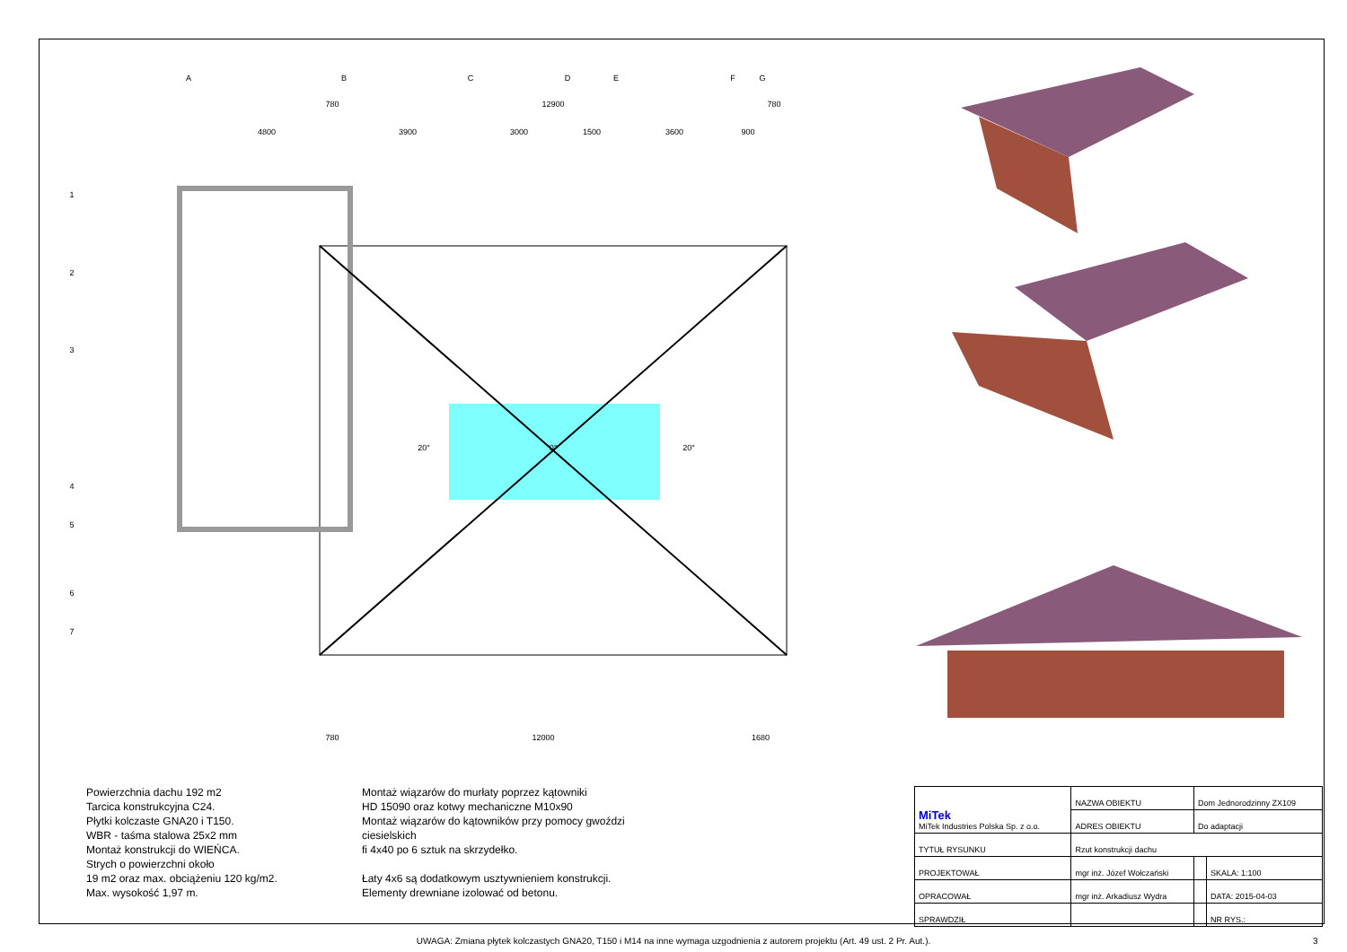A
B
C
D
E
F
G
1
2
3
4
5
6
7
4800
3900
3000
1500
3600
900
12900
780
780
12000
780
1680
0°
20°
20°
Powierzchnia dachu 192 m2
Tarcica konstrukcyjna C24.
Płytki kolczaste GNA20 i T150.
WBR - taśma stalowa 25x2 mm
Montaż konstrukcji do WIEŃCA.
Strych o powierzchni około
19 m2 oraz max. obciążeniu 120 kg/m2.
Max. wysokość 1,97 m.
Montaż wiązarów do murłaty poprzez kątowniki
HD 15090 oraz kotwy mechaniczne M10x90
Montaż wiązarów do kątowników przy pomocy gwoździ ciesielskich
fi 4x40 po 6 sztuk na skrzydełko.
Łaty 4x6 są dodatkowym usztywnieniem konstrukcji.
Elementy drewniane izolować od betonu.
| MiTek MiTek Industries Polska Sp. z o.o. | NAZWA OBIEKTU | Dom Jednorodzinny ZX109 | | |
| | ADRES OBIEKTU | Do adaptacji | | |
| TYTUŁ RYSUNKU | Rzut konstrukcji dachu | | | |
| PROJEKTOWAŁ | mgr inż. Józef Wołczański | | | SKALA: 1:100 |
| OPRACOWAŁ | mgr inż. Arkadiusz Wydra | | | DATA: 2015-04-03 |
| SPRAWDZIŁ | | | | NR RYS.: |
UWAGA: Zmiana płytek kolczastych GNA20, T150 i M14 na inne wymaga uzgodnienia z autorem projektu (Art. 49 ust. 2 Pr. Aut.). 3